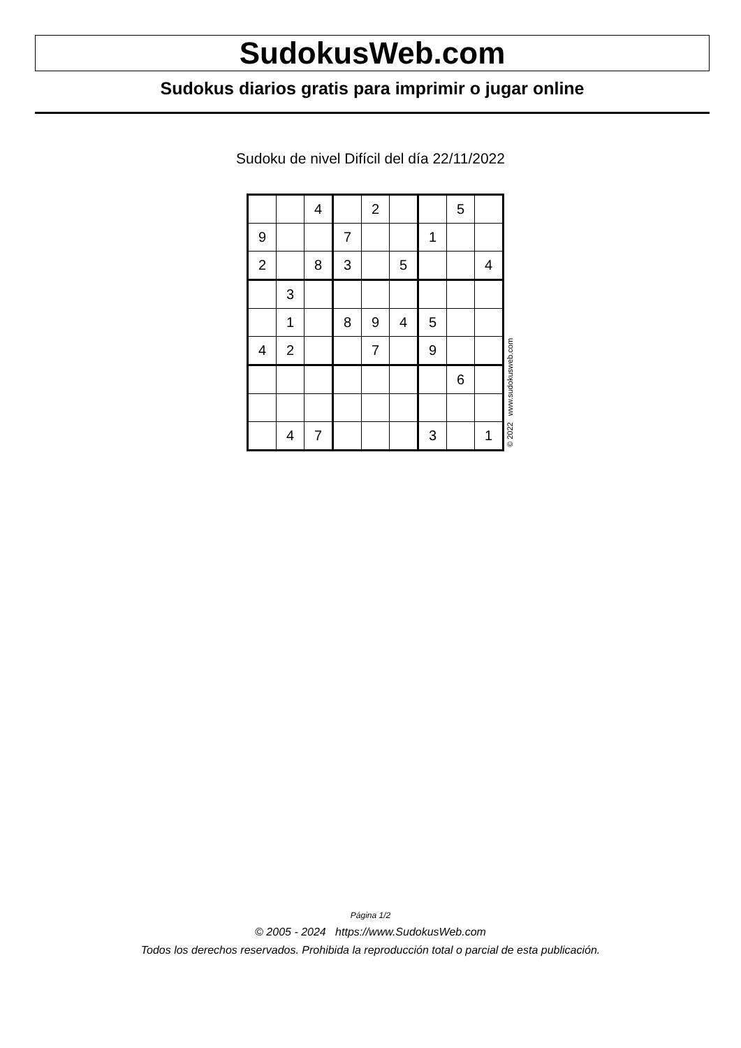SudokusWeb.com
Sudokus diarios gratis para imprimir o jugar online
Sudoku de nivel Difícil del día 22/11/2022
| | | 4 | | 2 | | | 5 | |
| 9 | | | 7 | | | 1 | | |
| 2 | | 8 | 3 | | 5 | | | 4 |
| | 3 | | | | | | | |
| | 1 | | 8 | 9 | 4 | 5 | | |
| 4 | 2 | | | 7 | | 9 | | |
| | | | | | | | 6 | |
| | 4 | 7 | | | | 3 | | 1 |
© 2022 www.sudokusweb.com
Página 1/2
© 2005 - 2024 https://www.SudokusWeb.com
Todos los derechos reservados. Prohibida la reproducción total o parcial de esta publicación.